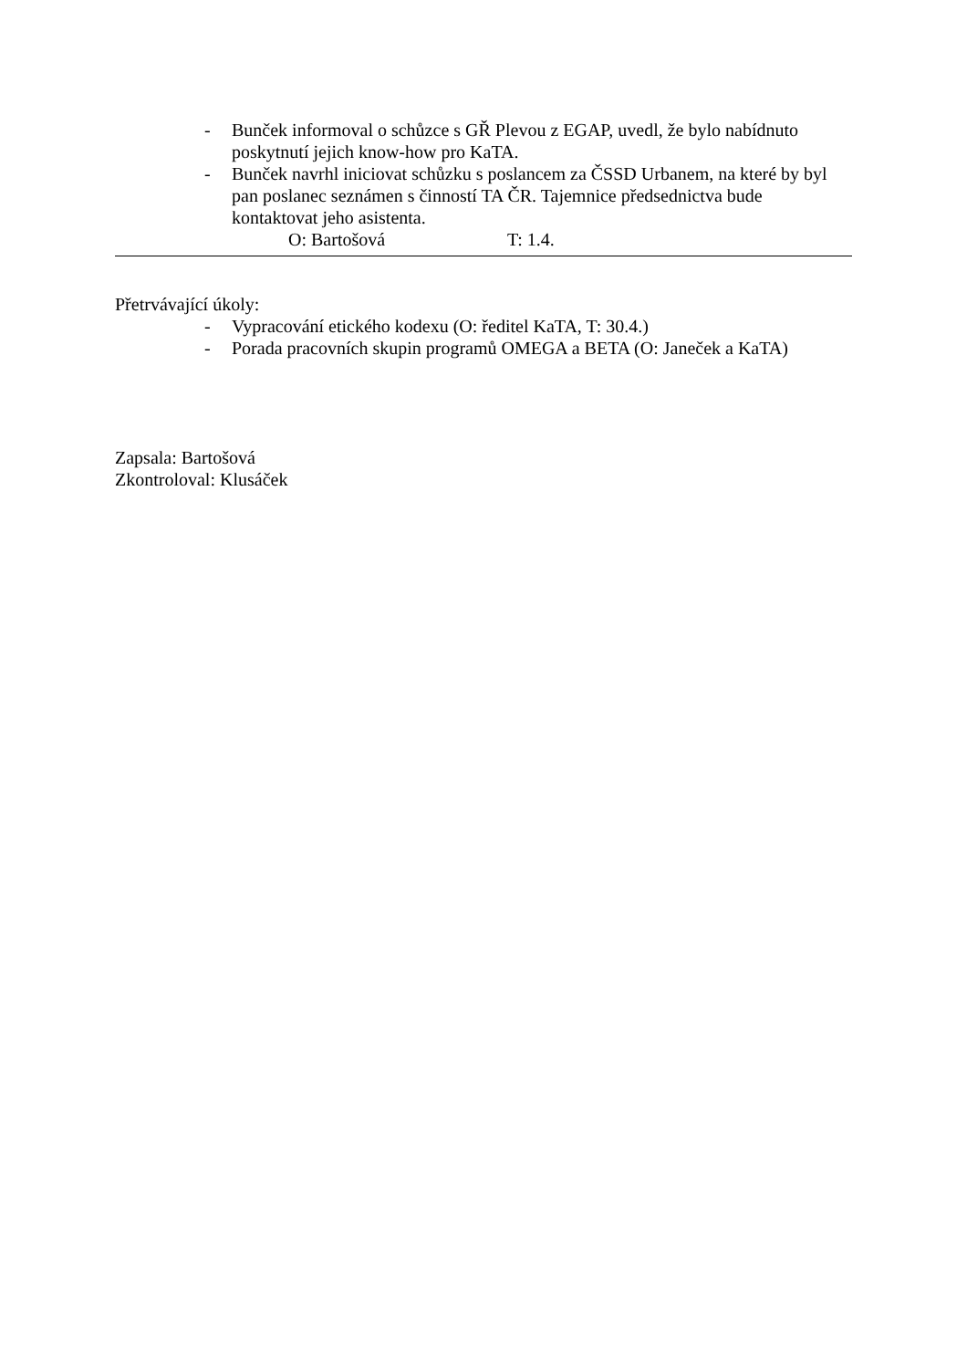- Bunček informoval o schůzce s GŘ Plevou z EGAP, uvedl, že bylo nabídnuto poskytnutí jejich know-how pro KaTA.
- Bunček navrhl iniciovat schůzku s poslancem za ČSSD Urbanem, na které by byl pan poslanec seznámen s činností TA ČR. Tajemnice předsednictva bude kontaktovat jeho asistenta.
O: Bartošová T: 1.4.
Přetrvávající úkoly:
- Vypracování etického kodexu (O: ředitel KaTA, T: 30.4.)
- Porada pracovních skupin programů OMEGA a BETA (O: Janeček a KaTA)
Zapsala: Bartošová
Zkontroloval: Klusáček